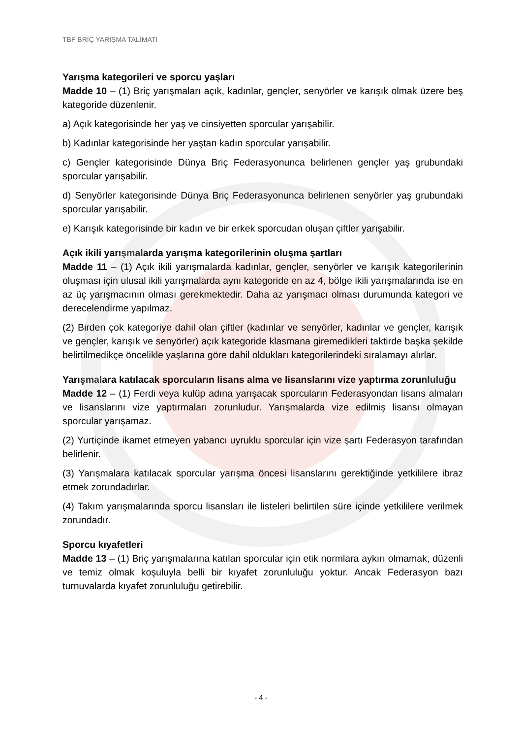TBF BRİÇ YARIŞMA TALİMATI
Yarışma kategorileri ve sporcu yaşları
Madde 10 – (1) Briç yarışmaları açık, kadınlar, gençler, senyörler ve karışık olmak üzere beş kategoride düzenlenir.
a) Açık kategorisinde her yaş ve cinsiyetten sporcular yarışabilir.
b) Kadınlar kategorisinde her yaştan kadın sporcular yarışabilir.
c) Gençler kategorisinde Dünya Briç Federasyonunca belirlenen gençler yaş grubundaki sporcular yarışabilir.
d) Senyörler kategorisinde Dünya Briç Federasyonunca belirlenen senyörler yaş grubundaki sporcular yarışabilir.
e) Karışık kategorisinde bir kadın ve bir erkek sporcudan oluşan çiftler yarışabilir.
Açık ikili yarışmalarda yarışma kategorilerinin oluşma şartları
Madde 11 – (1) Açık ikili yarışmalarda kadınlar, gençler, senyörler ve karışık kategorilerinin oluşması için ulusal ikili yarışmalarda aynı kategoride en az 4, bölge ikili yarışmalarında ise en az üç yarışmacının olması gerekmektedir. Daha az yarışmacı olması durumunda kategori ve derecelendirme yapılmaz.
(2) Birden çok kategoriye dahil olan çiftler (kadınlar ve senyörler, kadınlar ve gençler, karışık ve gençler, karışık ve senyörler) açık kategoride klasmana giremedikleri taktirde başka şekilde belirtilmedikçe öncelikle yaşlarına göre dahil oldukları kategorilerindeki sıralamayı alırlar.
Yarışmalara katılacak sporcuların lisans alma ve lisanslarını vize yaptırma zorunluluğu
Madde 12 – (1) Ferdi veya kulüp adına yarışacak sporcuların Federasyondan lisans almaları ve lisanslarını vize yaptırmaları zorunludur. Yarışmalarda vize edilmiş lisansı olmayan sporcular yarışamaz.
(2) Yurtiçinde ikamet etmeyen yabancı uyruklu sporcular için vize şartı Federasyon tarafından belirlenir.
(3) Yarışmalara katılacak sporcular yarışma öncesi lisanslarını gerektiğinde yetkililere ibraz etmek zorundadırlar.
(4) Takım yarışmalarında sporcu lisansları ile listeleri belirtilen süre içinde yetkililere verilmek zorundadır.
Sporcu kıyafetleri
Madde 13 – (1) Briç yarışmalarına katılan sporcular için etik normlara aykırı olmamak, düzenli ve temiz olmak koşuluyla belli bir kıyafet zorunluluğu yoktur. Ancak Federasyon bazı turnuvalarda kıyafet zorunluluğu getirebilir.
- 4 -